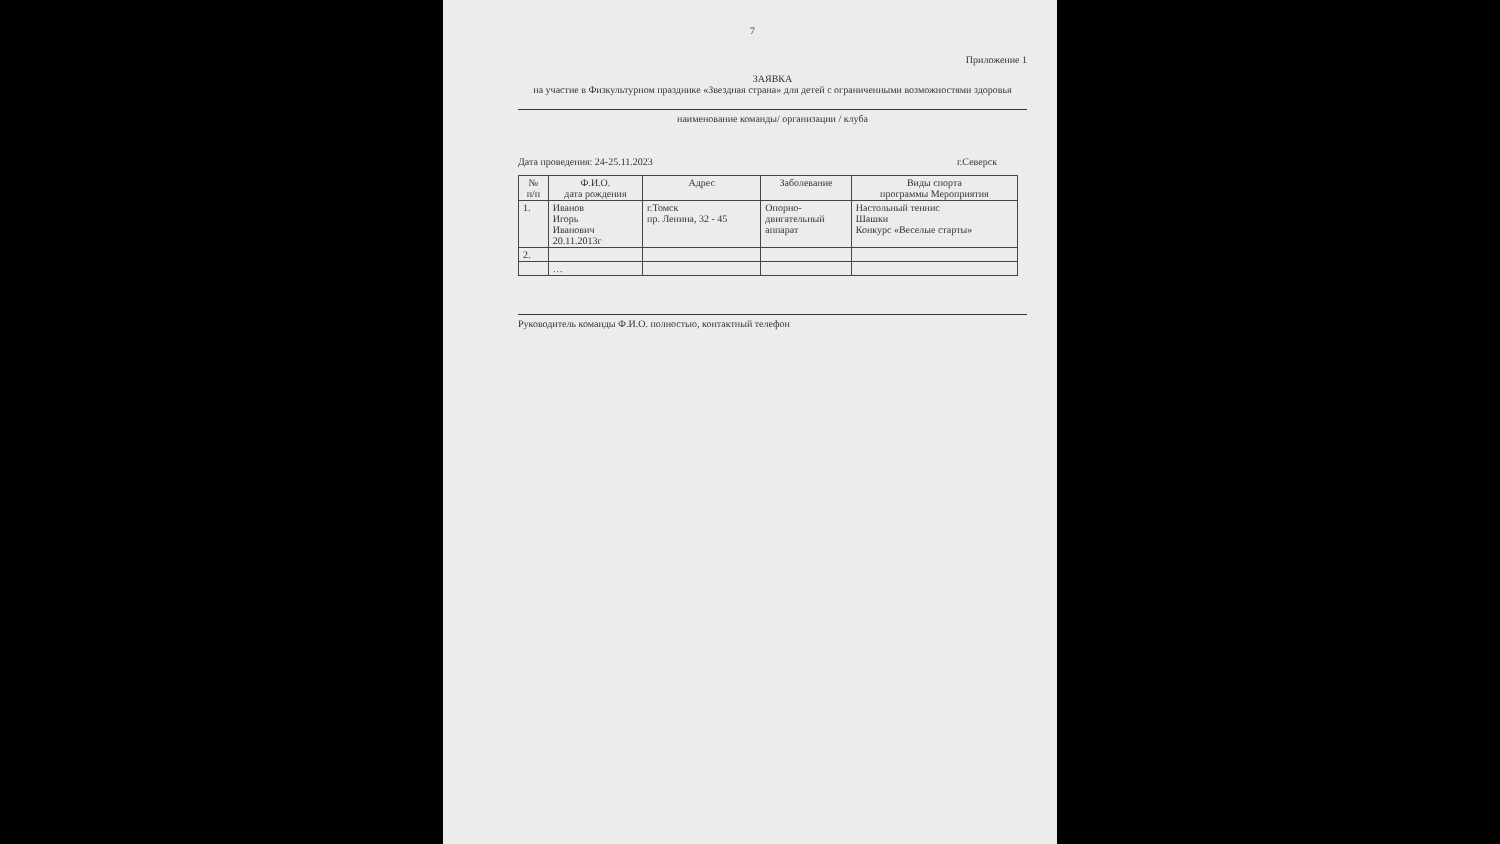7
Приложение 1
ЗАЯВКА
на участие в Физкультурном празднике «Звездная страна» для детей с ограниченными возможностями здоровья
наименование команды/ организации / клуба
Дата проведения: 24-25.11.2023 г.Северск
| № п/п | Ф.И.О. дата рождения | Адрес | Заболевание | Виды спорта программы Мероприятия |
| --- | --- | --- | --- | --- |
| 1. | Иванов Игорь Иванович 20.11.2013г | г.Томск пр. Ленина, 32 - 45 | Опорно- двигательный аппарат | Настольный теннис Шашки Конкурс «Веселые старты» |
| 2. | | | | |
| | … | | | |
Руководитель команды Ф.И.О. полностью, контактный телефон